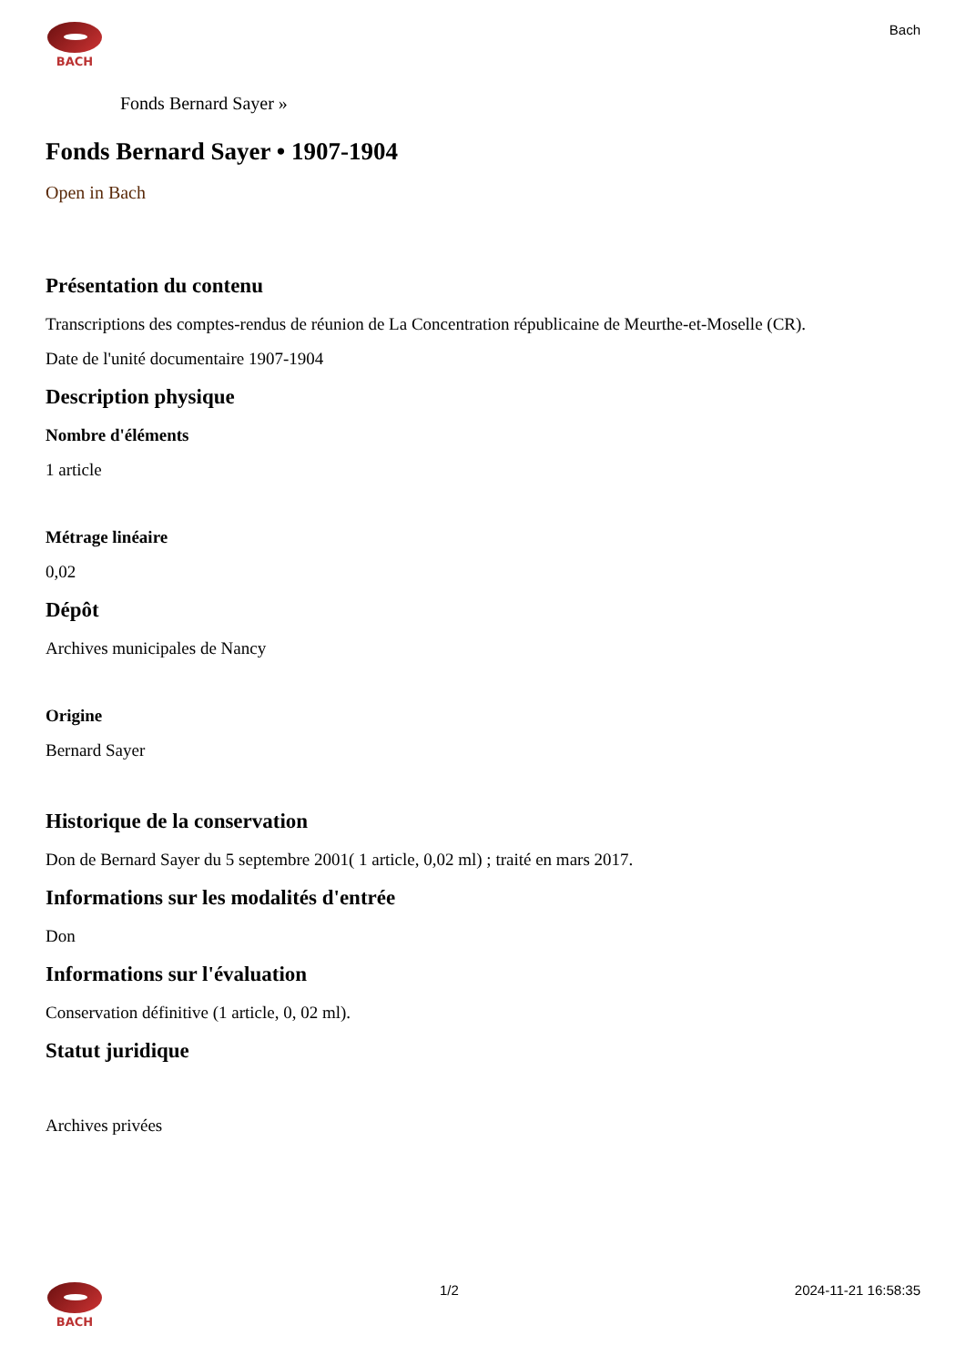BACH
Bach
Fonds Bernard Sayer »
Fonds Bernard Sayer • 1907-1904
Open in Bach
Présentation du contenu
Transcriptions des comptes-rendus de réunion de La Concentration républicaine de Meurthe-et-Moselle (CR).
Date de l'unité documentaire 1907-1904
Description physique
Nombre d'éléments
1 article
Métrage linéaire
0,02
Dépôt
Archives municipales de Nancy
Origine
Bernard Sayer
Historique de la conservation
Don de Bernard Sayer du 5 septembre 2001( 1 article, 0,02 ml) ; traité en mars 2017.
Informations sur les modalités d'entrée
Don
Informations sur l'évaluation
Conservation définitive (1 article, 0, 02 ml).
Statut juridique
Archives privées
BACH
1/2 2024-11-21 16:58:35